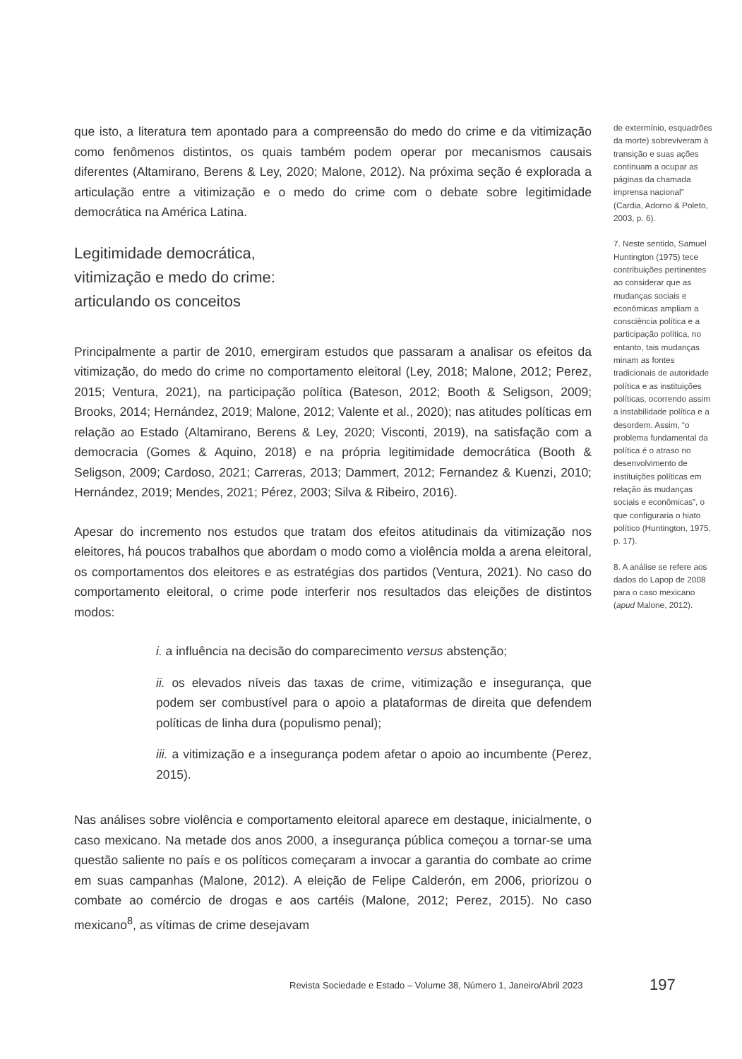que isto, a literatura tem apontado para a compreensão do medo do crime e da vitimização como fenômenos distintos, os quais também podem operar por mecanismos causais diferentes (Altamirano, Berens & Ley, 2020; Malone, 2012). Na próxima seção é explorada a articulação entre a vitimização e o medo do crime com o debate sobre legitimidade democrática na América Latina.
Legitimidade democrática,
vitimização e medo do crime:
articulando os conceitos
Principalmente a partir de 2010, emergiram estudos que passaram a analisar os efeitos da vitimização, do medo do crime no comportamento eleitoral (Ley, 2018; Malone, 2012; Perez, 2015; Ventura, 2021), na participação política (Bateson, 2012; Booth & Seligson, 2009; Brooks, 2014; Hernández, 2019; Malone, 2012; Valente et al., 2020); nas atitudes políticas em relação ao Estado (Altamirano, Berens & Ley, 2020; Visconti, 2019), na satisfação com a democracia (Gomes & Aquino, 2018) e na própria legitimidade democrática (Booth & Seligson, 2009; Cardoso, 2021; Carreras, 2013; Dammert, 2012; Fernandez & Kuenzi, 2010; Hernández, 2019; Mendes, 2021; Pérez, 2003; Silva & Ribeiro, 2016).
Apesar do incremento nos estudos que tratam dos efeitos atitudinais da vitimização nos eleitores, há poucos trabalhos que abordam o modo como a violência molda a arena eleitoral, os comportamentos dos eleitores e as estratégias dos partidos (Ventura, 2021). No caso do comportamento eleitoral, o crime pode interferir nos resultados das eleições de distintos modos:
i. a influência na decisão do comparecimento versus abstenção;
ii. os elevados níveis das taxas de crime, vitimização e insegurança, que podem ser combustível para o apoio a plataformas de direita que defendem políticas de linha dura (populismo penal);
iii. a vitimização e a insegurança podem afetar o apoio ao incumbente (Perez, 2015).
Nas análises sobre violência e comportamento eleitoral aparece em destaque, inicialmente, o caso mexicano. Na metade dos anos 2000, a insegurança pública começou a tornar-se uma questão saliente no país e os políticos começaram a invocar a garantia do combate ao crime em suas campanhas (Malone, 2012). A eleição de Felipe Calderón, em 2006, priorizou o combate ao comércio de drogas e aos cartéis (Malone, 2012; Perez, 2015). No caso mexicano<sup>8</sup>, as vítimas de crime desejavam
de extermínio, esquadrões da morte) sobreviveram à transição e suas ações continuam a ocupar as páginas da chamada imprensa nacional” (Cardia, Adorno & Poleto, 2003, p. 6).
7. Neste sentido, Samuel Huntington (1975) tece contribuições pertinentes ao considerar que as mudanças sociais e econômicas ampliam a consciência política e a participação política, no entanto, tais mudanças minam as fontes tradicionais de autoridade política e as instituições políticas, ocorrendo assim a instabilidade política e a desordem. Assim, “o problema fundamental da política é o atraso no desenvolvimento de instituições políticas em relação às mudanças sociais e econômicas”, o que configuraria o hiato político (Huntington, 1975, p. 17).
8. A análise se refere aos dados do Lapop de 2008 para o caso mexicano (apud Malone, 2012).
Revista Sociedade e Estado – Volume 38, Número 1, Janeiro/Abril 2023 197